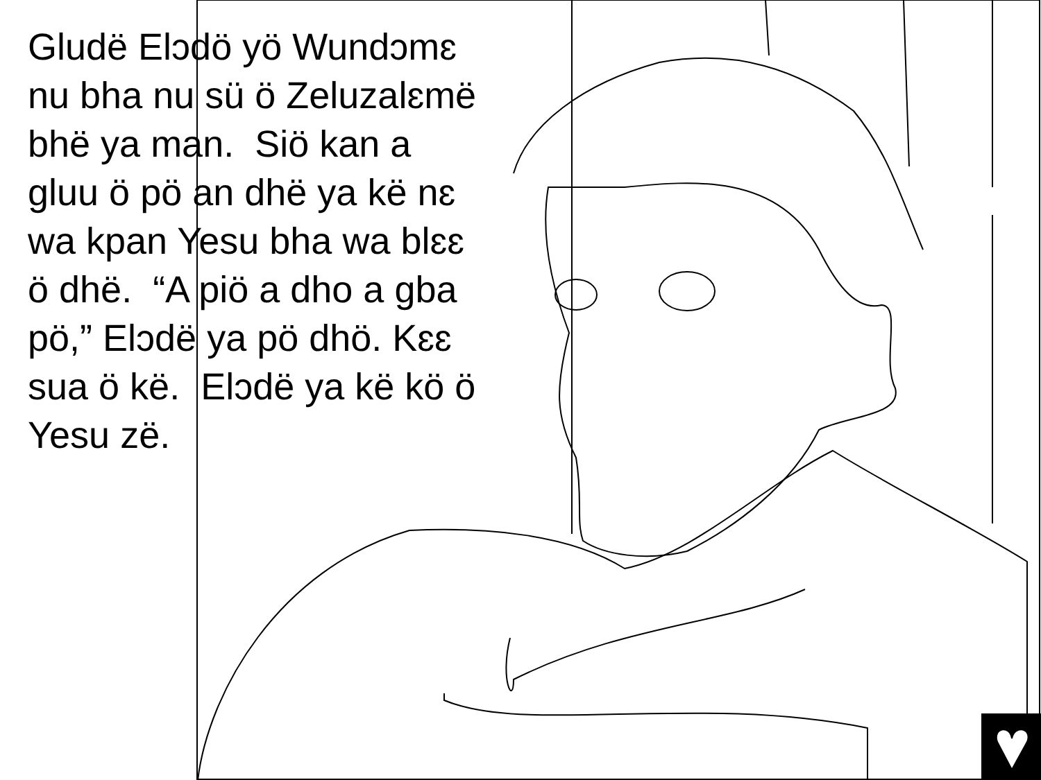Gludë Elɔdö yö Wundɔmɛ nu bha nu sü ö Zeluzalɛmë bhë ya man. Siö kan a gluu ö pö an dhë ya kë nɛ wa kpan Yesu bha wa blɛɛ ö dhë. “A piö a dho a gba pö,” Elɔdë ya pö dhö. Kɛɛ sua ö kë. Elɔdë ya kë kö ö Yesu zë.